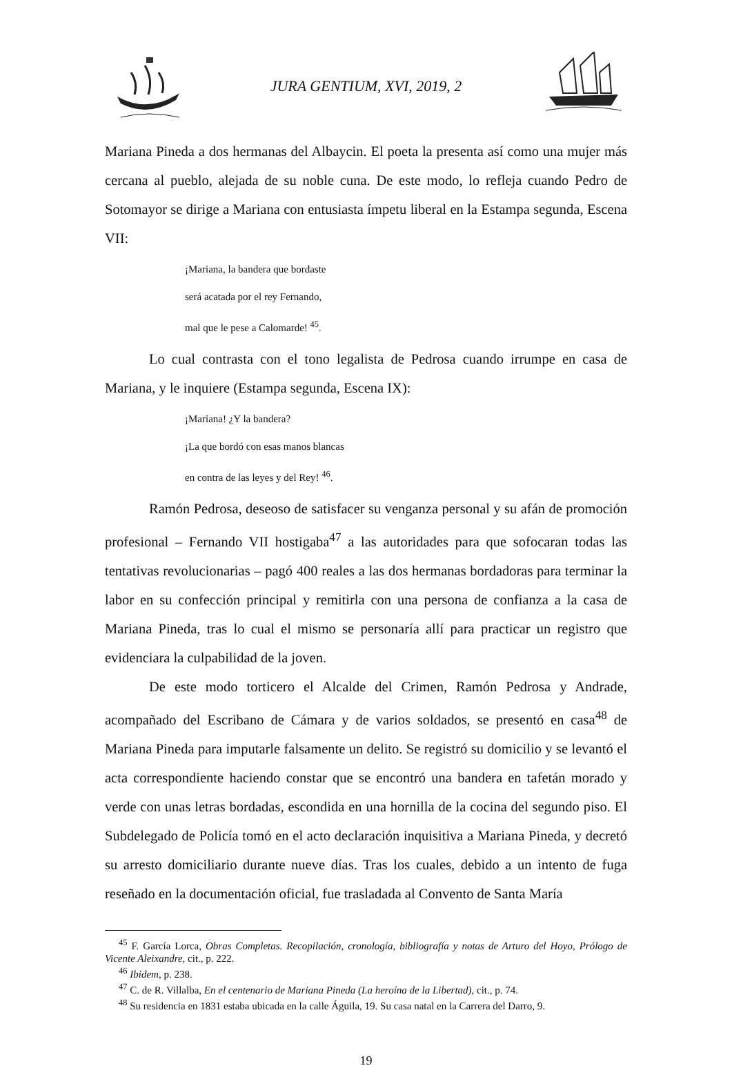JURA GENTIUM, XVI, 2019, 2
Mariana Pineda a dos hermanas del Albaycin. El poeta la presenta así como una mujer más cercana al pueblo, alejada de su noble cuna. De este modo, lo refleja cuando Pedro de Sotomayor se dirige a Mariana con entusiasta ímpetu liberal en la Estampa segunda, Escena VII:
¡Mariana, la bandera que bordaste
será acatada por el rey Fernando,
mal que le pese a Calomarde! <sup>45</sup>.
Lo cual contrasta con el tono legalista de Pedrosa cuando irrumpe en casa de Mariana, y le inquiere (Estampa segunda, Escena IX):
¡Mariana! ¿Y la bandera?
¡La que bordó con esas manos blancas
en contra de las leyes y del Rey! <sup>46</sup>.
Ramón Pedrosa, deseoso de satisfacer su venganza personal y su afán de promoción profesional – Fernando VII hostigaba<sup>47</sup> a las autoridades para que sofocaran todas las tentativas revolucionarias – pagó 400 reales a las dos hermanas bordadoras para terminar la labor en su confección principal y remitirla con una persona de confianza a la casa de Mariana Pineda, tras lo cual el mismo se personaría allí para practicar un registro que evidenciara la culpabilidad de la joven.
De este modo torticero el Alcalde del Crimen, Ramón Pedrosa y Andrade, acompañado del Escribano de Cámara y de varios soldados, se presentó en casa<sup>48</sup> de Mariana Pineda para imputarle falsamente un delito. Se registró su domicilio y se levantó el acta correspondiente haciendo constar que se encontró una bandera en tafetán morado y verde con unas letras bordadas, escondida en una hornilla de la cocina del segundo piso. El Subdelegado de Policía tomó en el acto declaración inquisitiva a Mariana Pineda, y decretó su arresto domiciliario durante nueve días. Tras los cuales, debido a un intento de fuga reseñado en la documentación oficial, fue trasladada al Convento de Santa María
<sup>45</sup> F. García Lorca, Obras Completas. Recopilación, cronología, bibliografía y notas de Arturo del Hoyo, Prólogo de Vicente Aleixandre, cit., p. 222.
<sup>46</sup> Ibidem, p. 238.
<sup>47</sup> C. de R. Villalba, En el centenario de Mariana Pineda (La heroína de la Libertad), cit., p. 74.
<sup>48</sup> Su residencia en 1831 estaba ubicada en la calle Águila, 19. Su casa natal en la Carrera del Darro, 9.
19